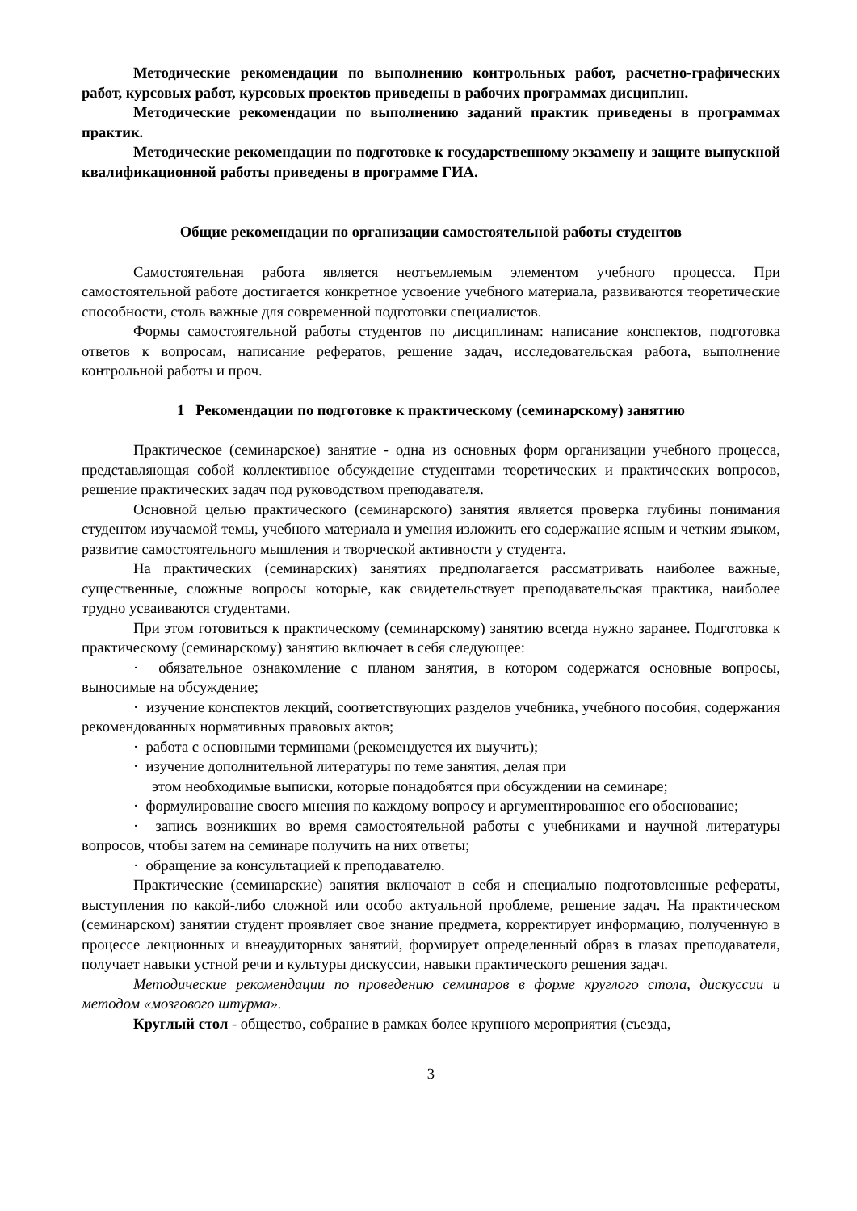Методические рекомендации по выполнению контрольных работ, расчетно-графических работ, курсовых работ, курсовых проектов приведены в рабочих программах дисциплин.
Методические рекомендации по выполнению заданий практик приведены в программах практик.
Методические рекомендации по подготовке к государственному экзамену и защите выпускной квалификационной работы приведены в программе ГИА.
Общие рекомендации по организации самостоятельной работы студентов
Самостоятельная работа является неотъемлемым элементом учебного процесса. При самостоятельной работе достигается конкретное усвоение учебного материала, развиваются теоретические способности, столь важные для современной подготовки специалистов.
Формы самостоятельной работы студентов по дисциплинам: написание конспектов, подготовка ответов к вопросам, написание рефератов, решение задач, исследовательская работа, выполнение контрольной работы и проч.
1 Рекомендации по подготовке к практическому (семинарскому) занятию
Практическое (семинарское) занятие - одна из основных форм организации учебного процесса, представляющая собой коллективное обсуждение студентами теоретических и практических вопросов, решение практических задач под руководством преподавателя.
Основной целью практического (семинарского) занятия является проверка глубины понимания студентом изучаемой темы, учебного материала и умения изложить его содержание ясным и четким языком, развитие самостоятельного мышления и творческой активности у студента.
На практических (семинарских) занятиях предполагается рассматривать наиболее важные, существенные, сложные вопросы которые, как свидетельствует преподавательская практика, наиболее трудно усваиваются студентами.
При этом готовиться к практическому (семинарскому) занятию всегда нужно заранее. Подготовка к практическому (семинарскому) занятию включает в себя следующее:
· обязательное ознакомление с планом занятия, в котором содержатся основные вопросы, выносимые на обсуждение;
· изучение конспектов лекций, соответствующих разделов учебника, учебного пособия, содержания рекомендованных нормативных правовых актов;
· работа с основными терминами (рекомендуется их выучить);
· изучение дополнительной литературы по теме занятия, делая при
этом необходимые выписки, которые понадобятся при обсуждении на семинаре;
· формулирование своего мнения по каждому вопросу и аргументированное его обоснование;
· запись возникших во время самостоятельной работы с учебниками и научной литературы вопросов, чтобы затем на семинаре получить на них ответы;
· обращение за консультацией к преподавателю.
Практические (семинарские) занятия включают в себя и специально подготовленные рефераты, выступления по какой-либо сложной или особо актуальной проблеме, решение задач. На практическом (семинарском) занятии студент проявляет свое знание предмета, корректирует информацию, полученную в процессе лекционных и внеаудиторных занятий, формирует определенный образ в глазах преподавателя, получает навыки устной речи и культуры дискуссии, навыки практического решения задач.
Методические рекомендации по проведению семинаров в форме круглого стола, дискуссии и методом «мозгового штурма».
Круглый стол - общество, собрание в рамках более крупного мероприятия (съезда,
3